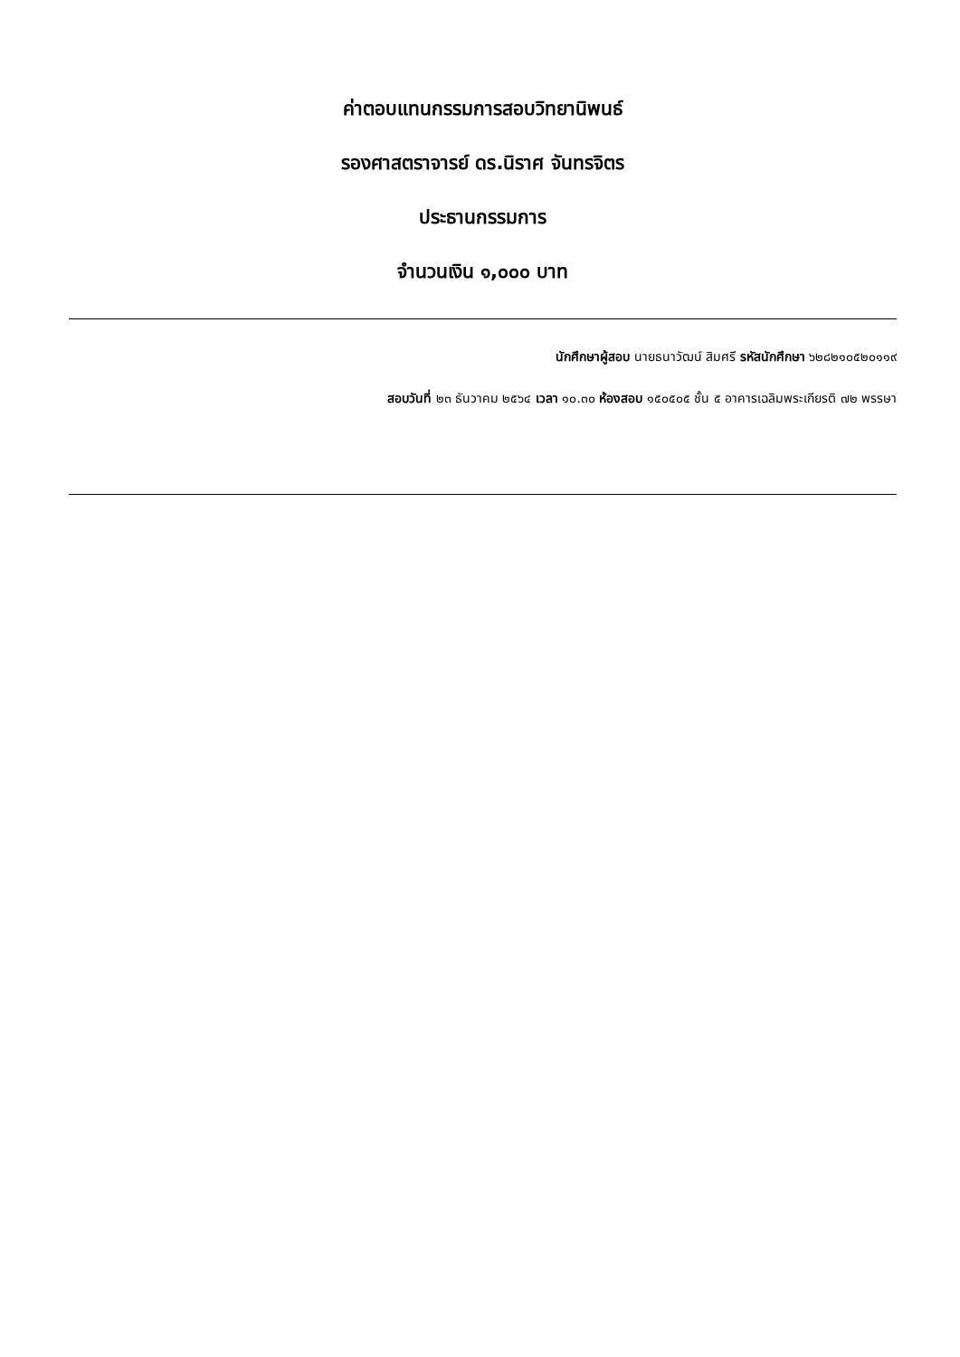ค่าตอบแทนกรรมการสอบวิทยานิพนธ์
รองศาสตราจารย์ ดร.นิราศ จันทรจิตร
ประธานกรรมการ
จำนวนเงิน ๑,๐๐๐ บาท
นักศึกษาผู้สอบ นายธนาวัฒน์ สิมศรี รหัสนักศึกษา ๖๒๘๒๑๐๕๒๐๑๑๙
สอบวันที่ ๒๓ ธันวาคม ๒๕๖๔ เวลา ๑๐.๓๐ ห้องสอบ ๑๕๐๕๐๕ ชั้น ๕ อาคารเฉลิมพระเกียรติ ๗๒ พรรษา